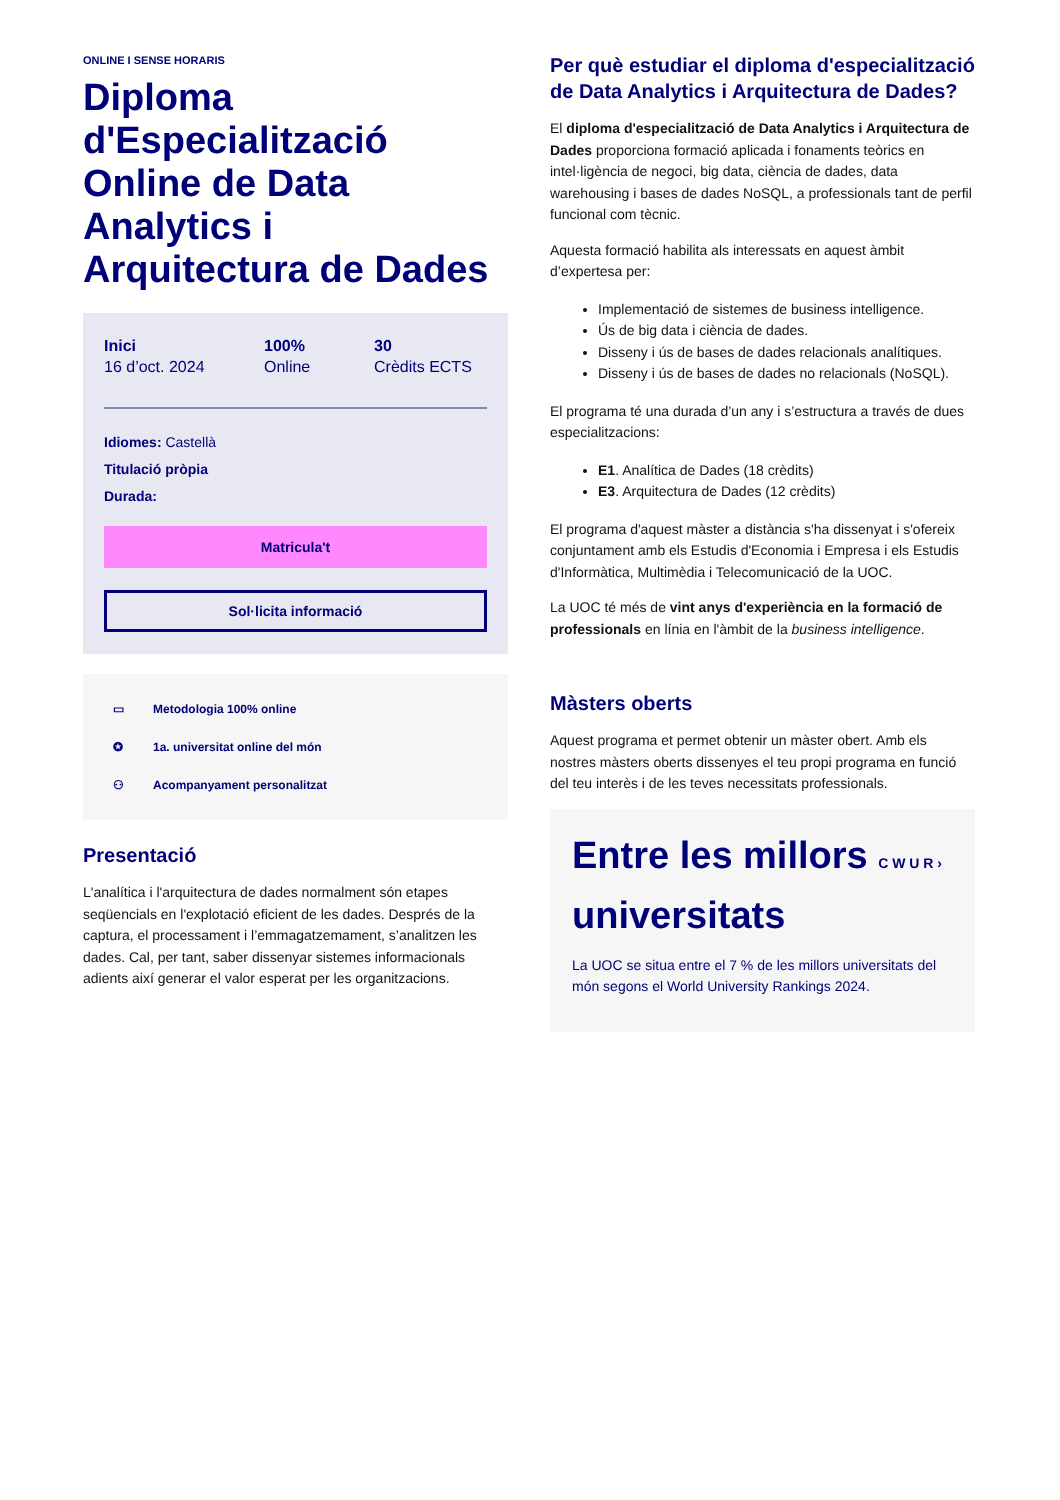ONLINE I SENSE HORARIS
Diploma d'Especialització Online de Data Analytics i Arquitectura de Dades
Inici
16 d’oct. 2024
100%
Online
30
Crèdits ECTS
Idiomes: Castellà
Titulació pròpia
Durada:
Matricula't
Sol·licita informació
▭ Metodologia 100% online
✪ 1a. universitat online del món
⚇ Acompanyament personalitzat
Presentació
L'analítica i l'arquitectura de dades normalment són etapes seqüencials en l'explotació eficient de les dades. Després de la captura, el processament i l’emmagatzemament, s’analitzen les dades. Cal, per tant, saber dissenyar sistemes informacionals adients així generar el valor esperat per les organitzacions.
Per què estudiar el diploma d'especialització de Data Analytics i Arquitectura de Dades?
El diploma d'especialització de Data Analytics i Arquitectura de Dades proporciona formació aplicada i fonaments teòrics en intel·ligència de negoci, big data, ciència de dades, data warehousing i bases de dades NoSQL, a professionals tant de perfil funcional com tècnic.
Aquesta formació habilita als interessats en aquest àmbit d’expertesa per:
Implementació de sistemes de business intelligence.
Ús de big data i ciència de dades.
Disseny i ús de bases de dades relacionals analítiques.
Disseny i ús de bases de dades no relacionals (NoSQL).
El programa té una durada d’un any i s’estructura a través de dues especialitzacions:
E1. Analítica de Dades (18 crèdits)
E3. Arquitectura de Dades (12 crèdits)
El programa d'aquest màster a distància s'ha dissenyat i s'ofereix conjuntament amb els Estudis d'Economia i Empresa i els Estudis d'Informàtica, Multimèdia i Telecomunicació de la UOC.
La UOC té més de vint anys d'experiència en la formació de professionals en línia en l'àmbit de la business intelligence.
Màsters oberts
Aquest programa et permet obtenir un màster obert. Amb els nostres màsters oberts dissenyes el teu propi programa en funció del teu interès i de les teves necessitats professionals.
Entre les millors C W U R ›
universitats
La UOC se situa entre el 7 % de les millors universitats del món segons el World University Rankings 2024.